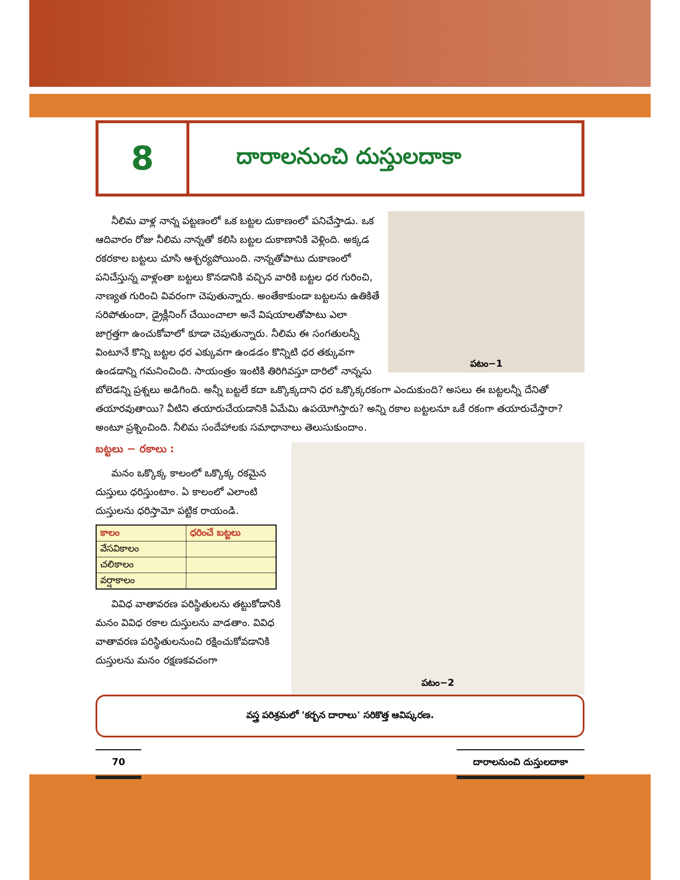8
దారాలనుంచి దుస్తులదాకా
పటం−1
నీలిమ వాళ్ల నాన్న పట్టణంలో ఒక బట్టల దుకాణంలో పనిచేస్తాడు. ఒక ఆదివారం రోజు నీలిమ నాన్నతో కలిసి బట్టల దుకాణానికి వెళ్లింది. అక్కడ రకరకాల బట్టలు చూసి ఆశ్చర్యపోయింది. నాన్నతోపాటు దుకాణంలో పనిచేస్తున్న వాళ్లంతా బట్టలు కొనడానికి వచ్చిన వారికి బట్టల ధర గురించి, నాణ్యత గురించి వివరంగా చెపుతున్నారు. అంతేకాకుండా బట్టలను ఉతికితే సరిపోతుందా, డ్రైక్లీనింగ్ చేయించాలా అనే విషయాలతోపాటు ఎలా జాగ్రత్తగా ఉంచుకోవాలో కూడా చెపుతున్నారు. నీలిమ ఈ సంగతులన్నీ వింటూనే కొన్ని బట్టల ధర ఎక్కువగా ఉండడం కొన్నిటి ధర తక్కువగా ఉండడాన్ని గమనించింది. సాయంత్రం ఇంటికి తిరిగివస్తూ దారిలో నాన్నను బోలెడన్ని ప్రశ్నలు అడిగింది. అన్నీ బట్టలే కదా ఒక్కొక్కదాని ధర ఒక్కొక్కరకంగా ఎందుకుంది? అసలు ఈ బట్టలన్నీ దేనితో తయారవుతాయి? వీటిని తయారుచేయడానికి ఏమేమి ఉపయోగిస్తారు? అన్ని రకాల బట్టలనూ ఒకే రకంగా తయారుచేస్తారా? అంటూ ప్రశ్నించింది. నీలిమ సందేహాలకు సమాధానాలు తెలుసుకుందాం.
పటం−2
బట్టలు − రకాలు :
మనం ఒక్కొక్క కాలంలో ఒక్కొక్క రకమైన దుస్తులు ధరిస్తుంటాం. ఏ కాలంలో ఎలాంటి దుస్తులను ధరిస్తామో పట్టిక రాయండి.
| కాలం | ధరించే బట్టలు |
| --- | --- |
| వేసవికాలం | |
| చలికాలం | |
| వర్షాకాలం | |
వివిధ వాతావరణ పరిస్థితులను తట్టుకోడానికి మనం వివిధ రకాల దుస్తులను వాడతాం. వివిధ వాతావరణ పరిస్థితులనుంచి రక్షించుకోవడానికి దుస్తులను మనం రక్షణకవచంగా
వస్త్ర పరిశ్రమలో 'కర్బన దారాలు' సరికొత్త ఆవిష్కరణ.
70 దారాలనుంచి దుస్తులదాకా